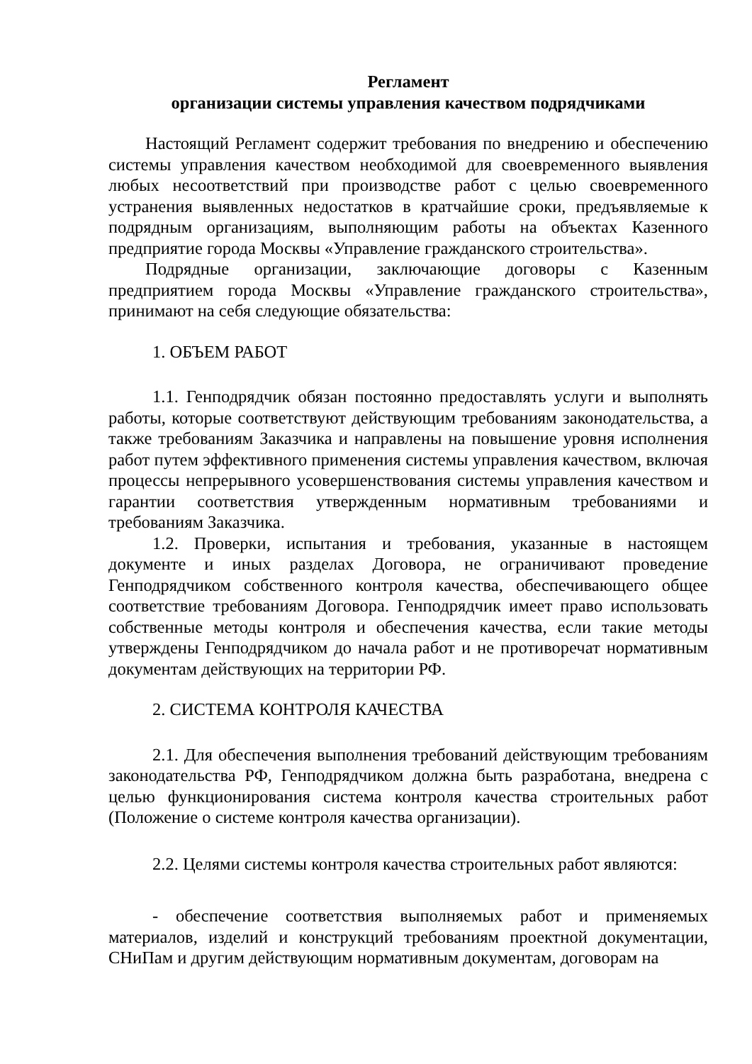Регламент
организации системы управления качеством подрядчиками
Настоящий Регламент содержит требования по внедрению и обеспечению системы управления качеством необходимой для своевременного выявления любых несоответствий при производстве работ с целью своевременного устранения выявленных недостатков в кратчайшие сроки, предъявляемые к подрядным организациям, выполняющим работы на объектах Казенного предприятие города Москвы «Управление гражданского строительства».
Подрядные организации, заключающие договоры с Казенным предприятием города Москвы «Управление гражданского строительства», принимают на себя следующие обязательства:
1. ОБЪЕМ РАБОТ
1.1. Генподрядчик обязан постоянно предоставлять услуги и выполнять работы, которые соответствуют действующим требованиям законодательства, а также требованиям Заказчика и направлены на повышение уровня исполнения работ путем эффективного применения системы управления качеством, включая процессы непрерывного усовершенствования системы управления качеством и гарантии соответствия утвержденным нормативным требованиями и требованиям Заказчика.
1.2. Проверки, испытания и требования, указанные в настоящем документе и иных разделах Договора, не ограничивают проведение Генподрядчиком собственного контроля качества, обеспечивающего общее соответствие требованиям Договора. Генподрядчик имеет право использовать собственные методы контроля и обеспечения качества, если такие методы утверждены Генподрядчиком до начала работ и не противоречат нормативным документам действующих на территории РФ.
2. СИСТЕМА КОНТРОЛЯ КАЧЕСТВА
2.1. Для обеспечения выполнения требований действующим требованиям законодательства РФ, Генподрядчиком должна быть разработана, внедрена с целью функционирования система контроля качества строительных работ (Положение о системе контроля качества организации).
2.2. Целями системы контроля качества строительных работ являются:
- обеспечение соответствия выполняемых работ и применяемых материалов, изделий и конструкций требованиям проектной документации, СНиПам и другим действующим нормативным документам, договорам на